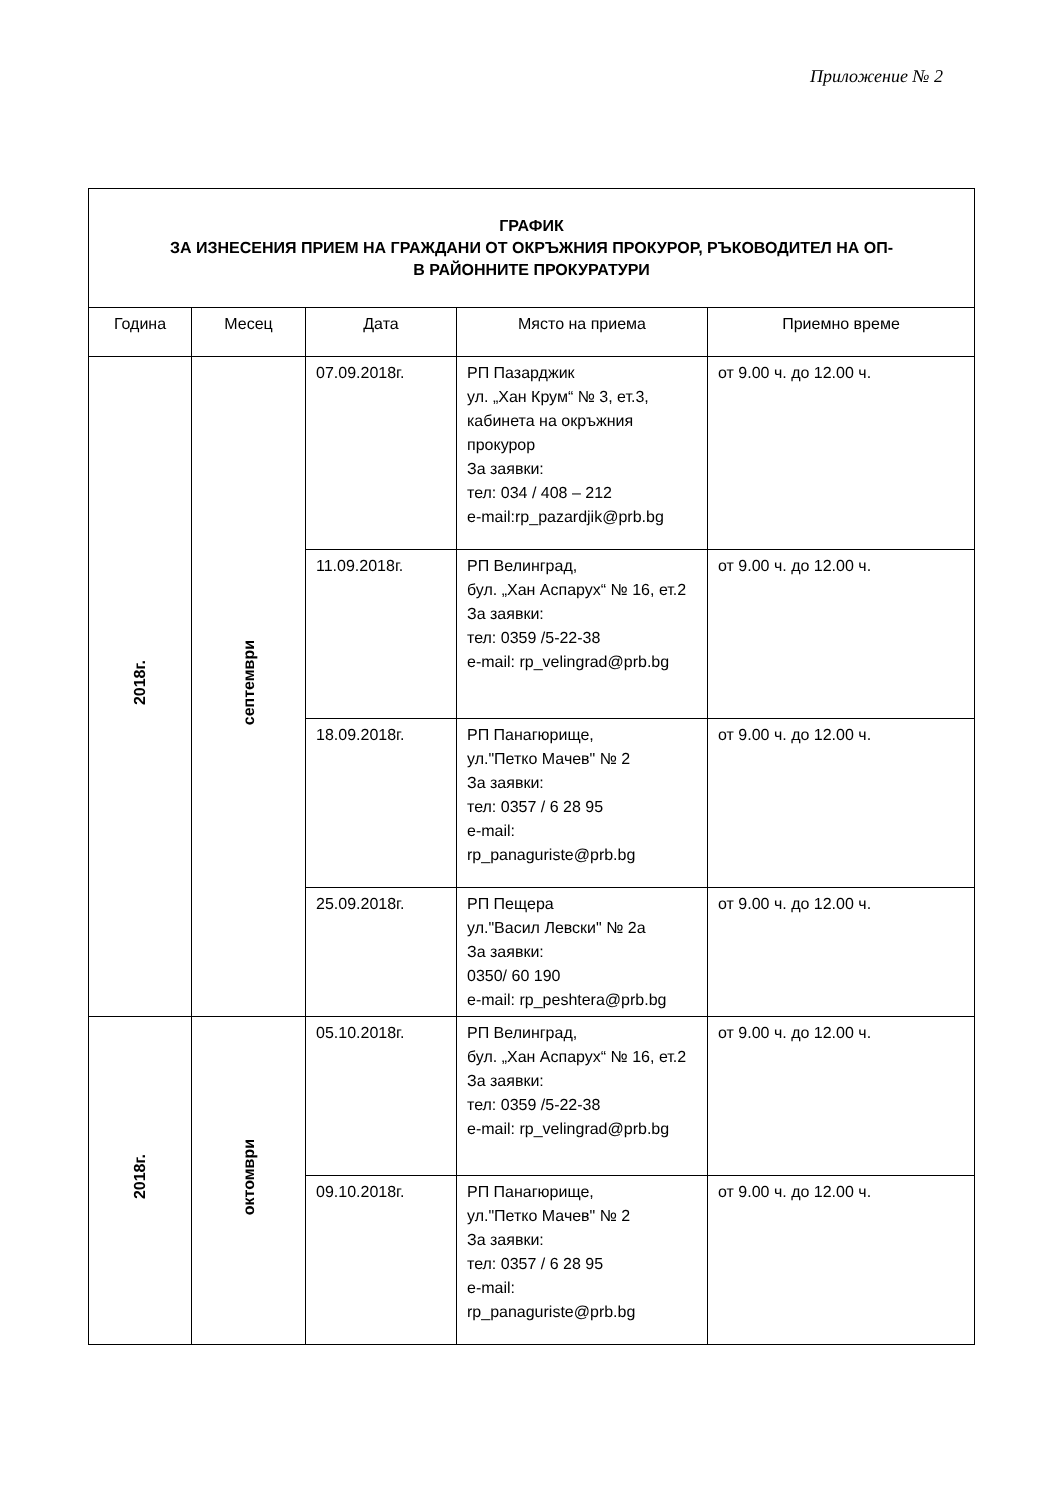Приложение № 2
| ГРАФИК ЗА ИЗНЕСЕНИЯ ПРИЕМ НА ГРАЖДАНИ ОТ ОКРЪЖНИЯ ПРОКУРОР, РЪКОВОДИТЕЛ НА ОП- В РАЙОННИТЕ ПРОКУРАТУРИ | | | | |
| Година | Месец | Дата | Място на приема | Приемно време |
| 2018г. | септември | 07.09.2018г. | РП Пазарджик ул. „Хан Крум“ № 3, ет.3, кабинета на окръжния прокурор За заявки: тел: 034 / 408 – 212 e-mail:rp_pazardjik@prb.bg | от 9.00 ч. до 12.00 ч. |
| | | 11.09.2018г. | РП Велинград, бул. „Хан Аспарух“ № 16, ет.2 За заявки: тел: 0359 /5-22-38 e-mail: rp_velingrad@prb.bg | от 9.00 ч. до 12.00 ч. |
| | | 18.09.2018г. | РП Панагюрище, ул."Петко Мачев" № 2 За заявки: тел: 0357 / 6 28 95 e-mail: rp_panaguriste@prb.bg | от 9.00 ч. до 12.00 ч. |
| | | 25.09.2018г. | РП Пещера ул."Васил Левски" № 2а За заявки: 0350/ 60 190 e-mail: rp_peshtera@prb.bg | от 9.00 ч. до 12.00 ч. |
| 2018г. | октомври | 05.10.2018г. | РП Велинград, бул. „Хан Аспарух“ № 16, ет.2 За заявки: тел: 0359 /5-22-38 e-mail: rp_velingrad@prb.bg | от 9.00 ч. до 12.00 ч. |
| | | 09.10.2018г. | РП Панагюрище, ул."Петко Мачев" № 2 За заявки: тел: 0357 / 6 28 95 e-mail: rp_panaguriste@prb.bg | от 9.00 ч. до 12.00 ч. |